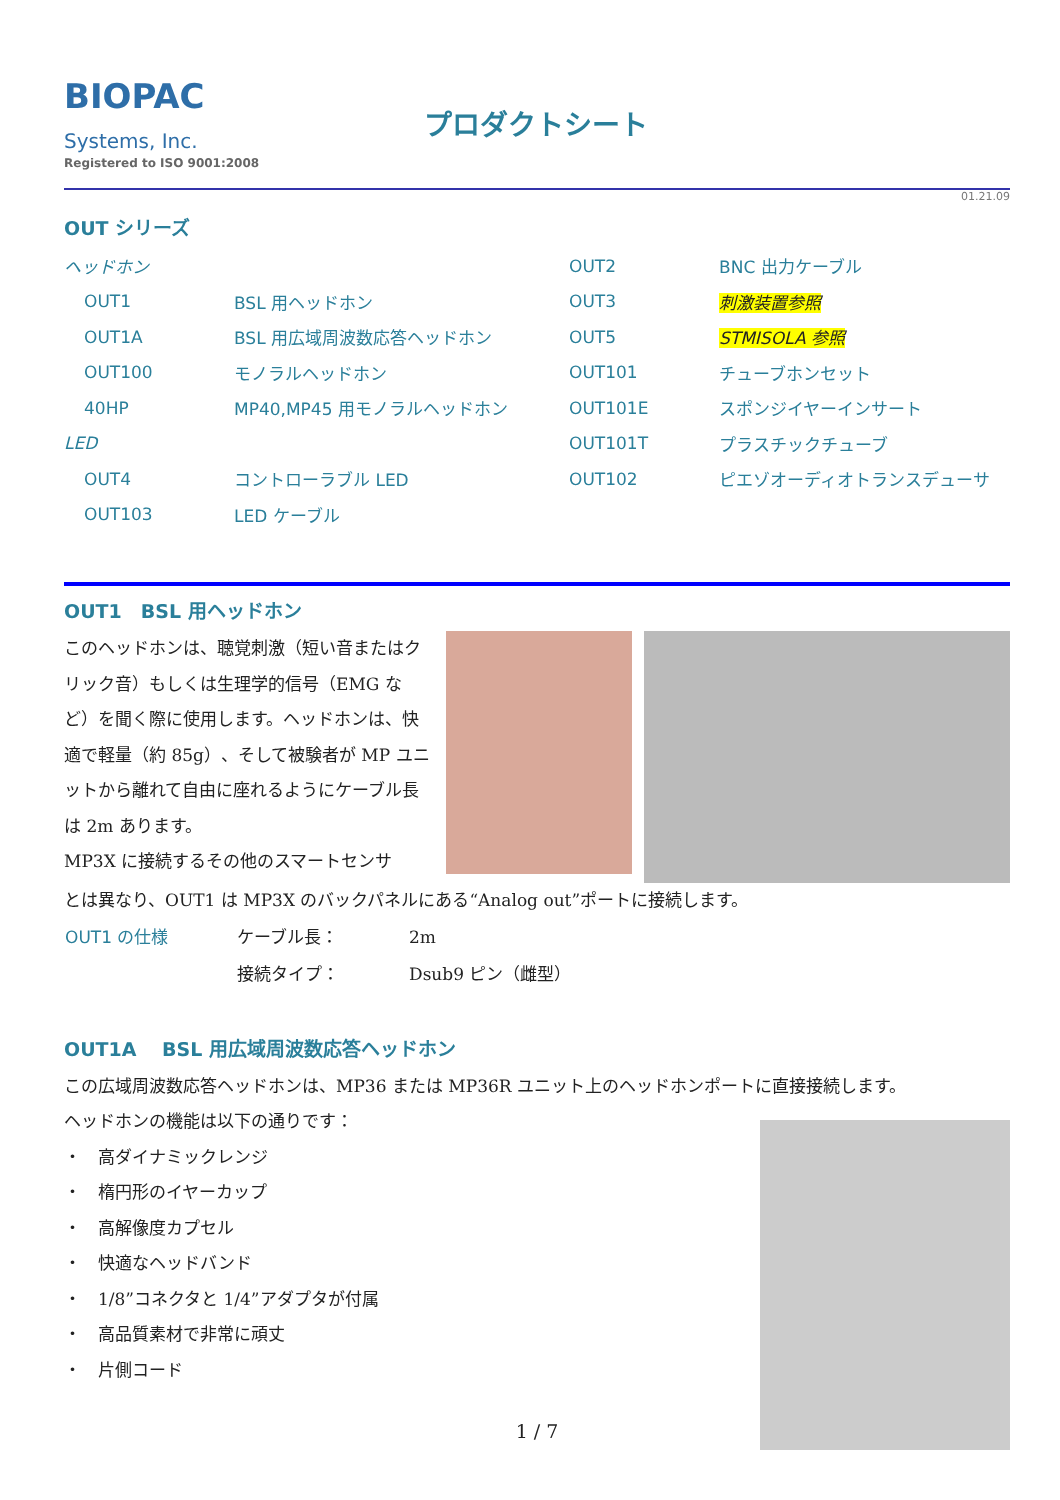BIOPAC
Systems, Inc.
Registered to ISO 9001:2008
プロダクトシート
01.21.09
OUT シリーズ
| ヘッドホン | | OUT2 | BNC 出力ケーブル |
| OUT1 | BSL 用ヘッドホン | OUT3 | 刺激装置参照 |
| OUT1A | BSL 用広域周波数応答ヘッドホン | OUT5 | STMISOLA 参照 |
| OUT100 | モノラルヘッドホン | OUT101 | チューブホンセット |
| 40HP | MP40,MP45 用モノラルヘッドホン | OUT101E | スポンジイヤーインサート |
| LED | | OUT101T | プラスチックチューブ |
| OUT4 | コントローラブル LED | OUT102 | ピエゾオーディオトランスデューサ |
| OUT103 | LED ケーブル | | |
OUT1　BSL 用ヘッドホン
このヘッドホンは、聴覚刺激（短い音またはクリック音）もしくは生理学的信号（EMG など）を聞く際に使用します。ヘッドホンは、快適で軽量（約 85g）、そして被験者が MP ユニットから離れて自由に座れるようにケーブル長は 2m あります。
MP3X に接続するその他のスマートセンサ
とは異なり、OUT1 は MP3X のバックパネルにある“Analog out”ポートに接続します。
| OUT1 の仕様 | ケーブル長： | 2m |
| | 接続タイプ： | Dsub9 ピン（雌型） |
OUT1A　 BSL 用広域周波数応答ヘッドホン
この広域周波数応答ヘッドホンは、MP36 または MP36R ユニット上のヘッドホンポートに直接接続します。
ヘッドホンの機能は以下の通りです：
・　高ダイナミックレンジ
・　楕円形のイヤーカップ
・　高解像度カプセル
・　快適なヘッドバンド
・　1/8”コネクタと 1/4”アダプタが付属
・　高品質素材で非常に頑丈
・　片側コード
1 / 7